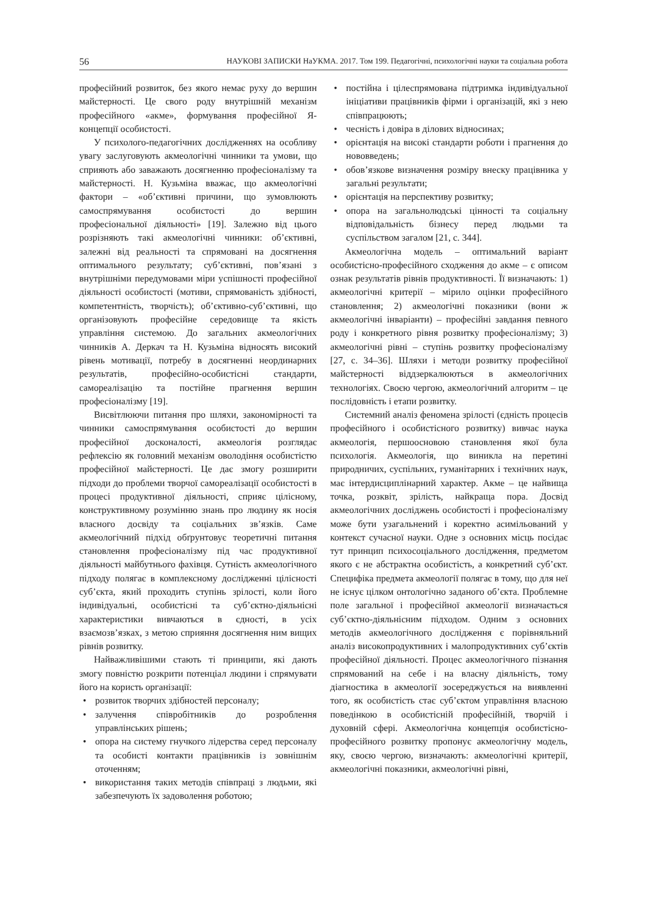56 НАУКОВІ ЗАПИСКИ НаУКМА. 2017. Том 199. Педагогічні, психологічні науки та соціальна робота
професійний розвиток, без якого немає руху до вершин майстерності. Це свого роду внутрішній механізм професійного «акме», формування професійної Я-концепції особистості.
У психолого-педагогічних дослідженнях на особливу увагу заслуговують акмеологічні чинники та умови, що сприяють або заважають досягненню професіоналізму та майстерності. Н. Кузьміна вважає, що акмеологічні фактори – «об’єктивні причини, що зумовлюють самоспрямування особистості до вершин професіональної діяльності» [19]. Залежно від цього розрізняють такі акмеологічні чинники: об’єктивні, залежні від реальності та спрямовані на досягнення оптимального результату; суб’єктивні, пов’язані з внутрішніми передумовами міри успішності професійної діяльності особистості (мотиви, спрямованість здібності, компетентність, творчість); об’єктивно-суб’єктивні, що організовують професійне середовище та якість управління системою. До загальних акмеологічних чинників А. Деркач та Н. Кузьміна відносять високий рівень мотивації, потребу в досягненні неординарних результатів, професійно-особистісні стандарти, самореалізацію та постійне прагнення вершин професіоналізму [19].
Висвітлюючи питання про шляхи, закономірності та чинники самоспрямування особистості до вершин професійної досконалості, акмеологія розглядає рефлексію як головний механізм оволодіння особистістю професійної майстерності. Це дає змогу розширити підходи до проблеми творчої самореалізації особистості в процесі продуктивної діяльності, сприяє цілісному, конструктивному розумінню знань про людину як носія власного досвіду та соціальних зв’язків. Саме акмеологічний підхід обґрунтовує теоретичні питання становлення професіоналізму під час продуктивної діяльності майбутнього фахівця. Сутність акмеологічного підходу полягає в комплексному дослідженні цілісності суб’єкта, який проходить ступінь зрілості, коли його індивідуальні, особистісні та суб’єктно-діяльнісні характеристики вивчаються в єдності, в усіх взаємозв’язках, з метою сприяння досягнення ним вищих рівнів розвитку.
Найважливішими стають ті принципи, які дають змогу повністю розкрити потенціал людини і спрямувати його на користь організації:
розвиток творчих здібностей персоналу;
залучення співробітників до розроблення управлінських рішень;
опора на систему гнучкого лідерства серед персоналу та особисті контакти працівників із зовнішнім оточенням;
використання таких методів співпраці з людьми, які забезпечують їх задоволення роботою;
постійна і цілеспрямована підтримка індивідуальної ініціативи працівників фірми і організацій, які з нею співпрацюють;
чесність і довіра в ділових відносинах;
орієнтація на високі стандарти роботи і прагнення до нововведень;
обов’язкове визначення розміру внеску працівника у загальні результати;
орієнтація на перспективу розвитку;
опора на загальнолюдські цінності та соціальну відповідальність бізнесу перед людьми та суспільством загалом [21, с. 344].
Акмеологічна модель – оптимальний варіант особистісно-професійного сходження до акме – є описом ознак результатів рівнів продуктивності. Її визначають: 1) акмеологічні критерії – мірило оцінки професійного становлення; 2) акмеологічні показники (вони ж акмеологічні інваріанти) – професійні завдання певного роду і конкретного рівня розвитку професіоналізму; 3) акмеологічні рівні – ступінь розвитку професіоналізму [27, с. 34–36]. Шляхи і методи розвитку професійної майстерності віддзеркалюються в акмеологічних технологіях. Своєю чергою, акмеологічний алгоритм – це послідовність і етапи розвитку.
Системний аналіз феномена зрілості (єдність процесів професійного і особистісного розвитку) вивчає наука акмеологія, першоосновою становлення якої була психологія. Акмеологія, що виникла на перетині природничих, суспільних, гуманітарних і технічних наук, має інтердисциплінарний характер. Акме – це найвища точка, розквіт, зрілість, найкраща пора. Досвід акмеологічних досліджень особистості і професіоналізму може бути узагальнений і коректно асимільований у контекст сучасної науки. Одне з основних місць посідає тут принцип психосоціального дослідження, предметом якого є не абстрактна особистість, а конкретний суб’єкт. Специфіка предмета акмеології полягає в тому, що для неї не існує цілком онтологічно заданого об’єкта. Проблемне поле загальної і професійної акмеології визначається суб’єктно-діяльнісним підходом. Одним з основних методів акмеологічного дослідження є порівняльний аналіз високопродуктивних і малопродуктивних суб’єктів професійної діяльності. Процес акмеологічного пізнання спрямований на себе і на власну діяльність, тому діагностика в акмеології зосереджується на виявленні того, як особистість стає суб’єктом управління власною поведінкою в особистісній професійній, творчій і духовній сфері. Акмеологічна концепція особистісно-професійного розвитку пропонує акмеологічну модель, яку, своєю чергою, визначають: акмеологічні критерії, акмеологічні показники, акмеологічні рівні,